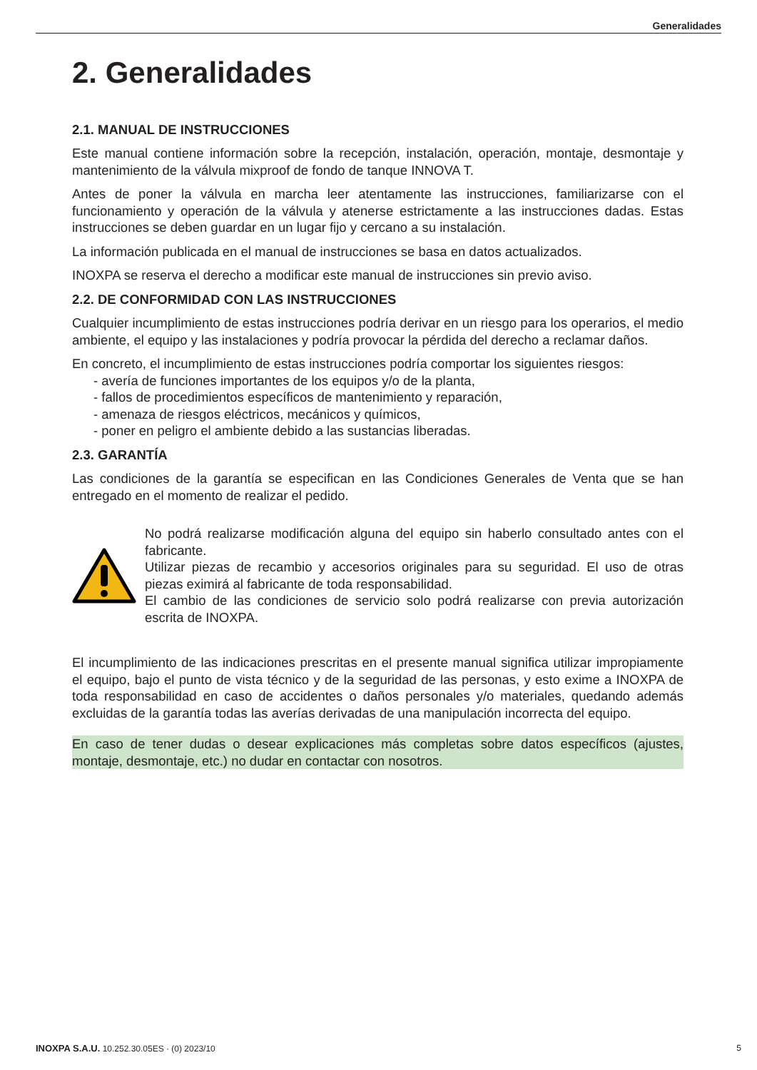Generalidades
2. Generalidades
2.1. MANUAL DE INSTRUCCIONES
Este manual contiene información sobre la recepción, instalación, operación, montaje, desmontaje y mantenimiento de la válvula mixproof de fondo de tanque INNOVA T.
Antes de poner la válvula en marcha leer atentamente las instrucciones, familiarizarse con el funcionamiento y operación de la válvula y atenerse estrictamente a las instrucciones dadas. Estas instrucciones se deben guardar en un lugar fijo y cercano a su instalación.
La información publicada en el manual de instrucciones se basa en datos actualizados.
INOXPA se reserva el derecho a modificar este manual de instrucciones sin previo aviso.
2.2. DE CONFORMIDAD CON LAS INSTRUCCIONES
Cualquier incumplimiento de estas instrucciones podría derivar en un riesgo para los operarios, el medio ambiente, el equipo y las instalaciones y podría provocar la pérdida del derecho a reclamar daños.
En concreto, el incumplimiento de estas instrucciones podría comportar los siguientes riesgos:
- avería de funciones importantes de los equipos y/o de la planta,
- fallos de procedimientos específicos de mantenimiento y reparación,
- amenaza de riesgos eléctricos, mecánicos y químicos,
- poner en peligro el ambiente debido a las sustancias liberadas.
2.3. GARANTÍA
Las condiciones de la garantía se especifican en las Condiciones Generales de Venta que se han entregado en el momento de realizar el pedido.
No podrá realizarse modificación alguna del equipo sin haberlo consultado antes con el fabricante.
Utilizar piezas de recambio y accesorios originales para su seguridad. El uso de otras piezas eximirá al fabricante de toda responsabilidad.
El cambio de las condiciones de servicio solo podrá realizarse con previa autorización escrita de INOXPA.
El incumplimiento de las indicaciones prescritas en el presente manual significa utilizar impropiamente el equipo, bajo el punto de vista técnico y de la seguridad de las personas, y esto exime a INOXPA de toda responsabilidad en caso de accidentes o daños personales y/o materiales, quedando además excluidas de la garantía todas las averías derivadas de una manipulación incorrecta del equipo.
En caso de tener dudas o desear explicaciones más completas sobre datos específicos (ajustes, montaje, desmontaje, etc.) no dudar en contactar con nosotros.
INOXPA S.A.U. 10.252.30.05ES · (0) 2023/10 5